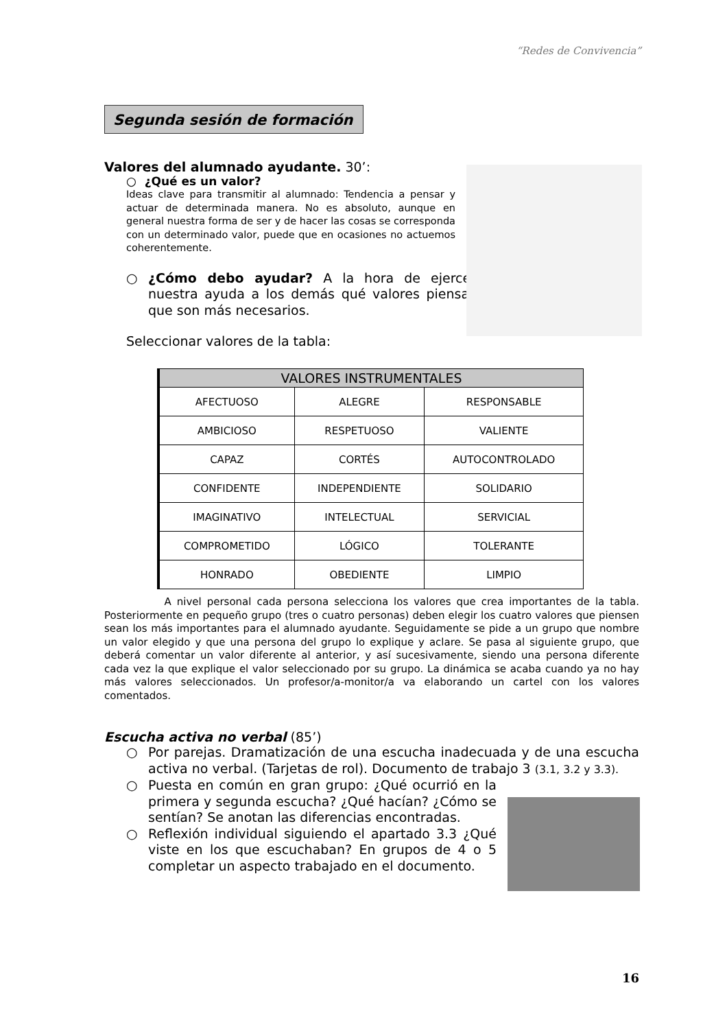“Redes de Convivencia”
Segunda sesión de formación
Valores del alumnado ayudante. 30’:
○ ¿Qué es un valor?
Ideas clave para transmitir al alumnado: Tendencia a pensar y actuar de determinada manera. No es absoluto, aunque en general nuestra forma de ser y de hacer las cosas se corresponda con un determinado valor, puede que en ocasiones no actuemos coherentemente.
○ ¿Cómo debo ayudar? A la hora de ejercer nuestra ayuda a los demás qué valores piensas que son más necesarios.
Seleccionar valores de la tabla:
| VALORES INSTRUMENTALES | | |
| --- | --- | --- |
| AFECTUOSO | ALEGRE | RESPONSABLE |
| AMBICIOSO | RESPETUOSO | VALIENTE |
| CAPAZ | CORTÉS | AUTOCONTROLADO |
| CONFIDENTE | INDEPENDIENTE | SOLIDARIO |
| IMAGINATIVO | INTELECTUAL | SERVICIAL |
| COMPROMETIDO | LÓGICO | TOLERANTE |
| HONRADO | OBEDIENTE | LIMPIO |
A nivel personal cada persona selecciona los valores que crea importantes de la tabla. Posteriormente en pequeño grupo (tres o cuatro personas) deben elegir los cuatro valores que piensen sean los más importantes para el alumnado ayudante. Seguidamente se pide a un grupo que nombre un valor elegido y que una persona del grupo lo explique y aclare. Se pasa al siguiente grupo, que deberá comentar un valor diferente al anterior, y así sucesivamente, siendo una persona diferente cada vez la que explique el valor seleccionado por su grupo. La dinámica se acaba cuando ya no hay más valores seleccionados. Un profesor/a-monitor/a va elaborando un cartel con los valores comentados.
Escucha activa no verbal (85’)
○ Por parejas. Dramatización de una escucha inadecuada y de una escucha activa no verbal. (Tarjetas de rol). Documento de trabajo 3 (3.1, 3.2 y 3.3).
○ Puesta en común en gran grupo: ¿Qué ocurrió en la primera y segunda escucha? ¿Qué hacían? ¿Cómo se sentían? Se anotan las diferencias encontradas.
○ Reflexión individual siguiendo el apartado 3.3 ¿Qué viste en los que escuchaban? En grupos de 4 o 5 completar un aspecto trabajado en el documento.
16